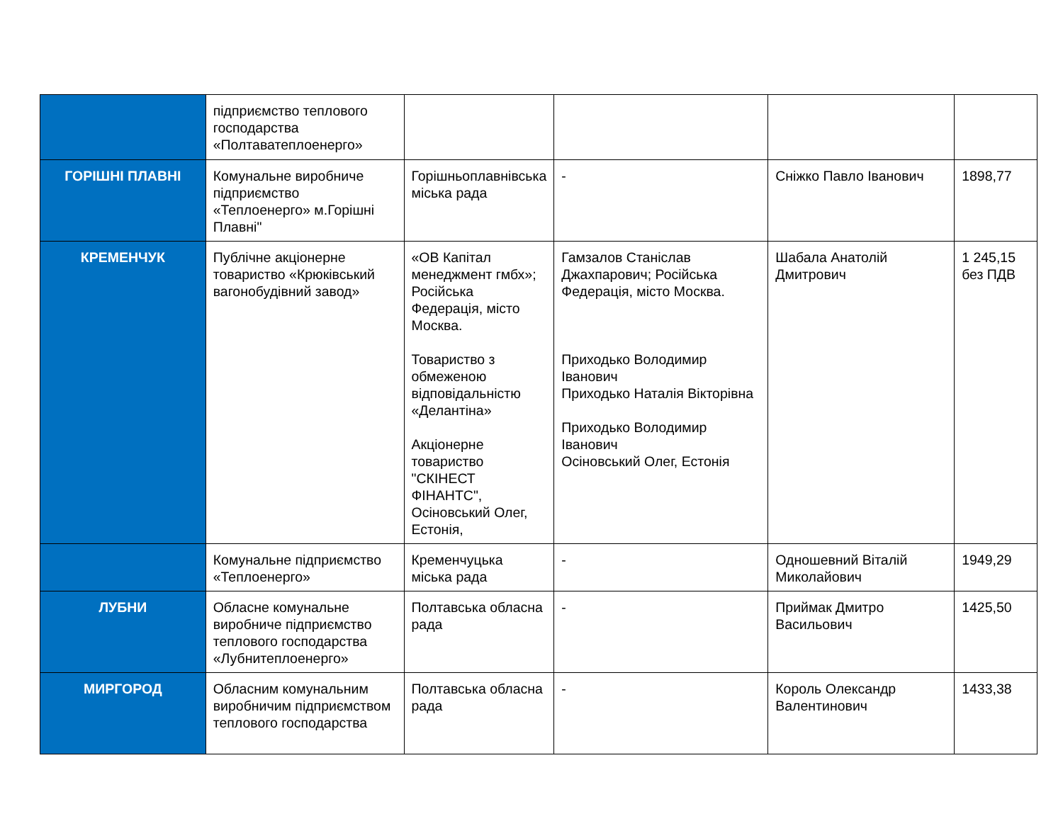| | підприємство теплового господарства «Полтаватеплоенерго» | | | | |
| ГОРІШНІ ПЛАВНІ | Комунальне виробниче підприємство «Теплоенерго» м.Горішні Плавні" | Горішньоплавнівська міська рада | - | Сніжко Павло Іванович | 1898,77 |
| КРЕМЕНЧУК | Публічне акціонерне товариство «Крюківський вагонобудівний завод» | «ОВ Капітал менеджмент гмбх»; Російська Федерація, місто Москва. Товариство з обмеженою відповідальністю «Делантіна» Акціонерне товариство "СКІНЕСТ ФІНАНТС", Осіновський Олег, Естонія, | Гамзалов Станіслав Джахпарович; Російська Федерація, місто Москва. Приходько Володимир Іванович Приходько Наталія Вікторівна Приходько Володимир Іванович Осіновський Олег, Естонія | Шабала Анатолій Дмитрович | 1 245,15 без ПДВ |
| | Комунальне підприємство «Теплоенерго» | Кременчуцька міська рада | - | Одношевний Віталій Миколайович | 1949,29 |
| ЛУБНИ | Обласне комунальне виробниче підприємство теплового господарства «Лубнитеплоенерго» | Полтавська обласна рада | - | Приймак Дмитро Васильович | 1425,50 |
| МИРГОРОД | Обласним комунальним виробничим підприємством теплового господарства | Полтавська обласна рада | - | Король Олександр Валентинович | 1433,38 |